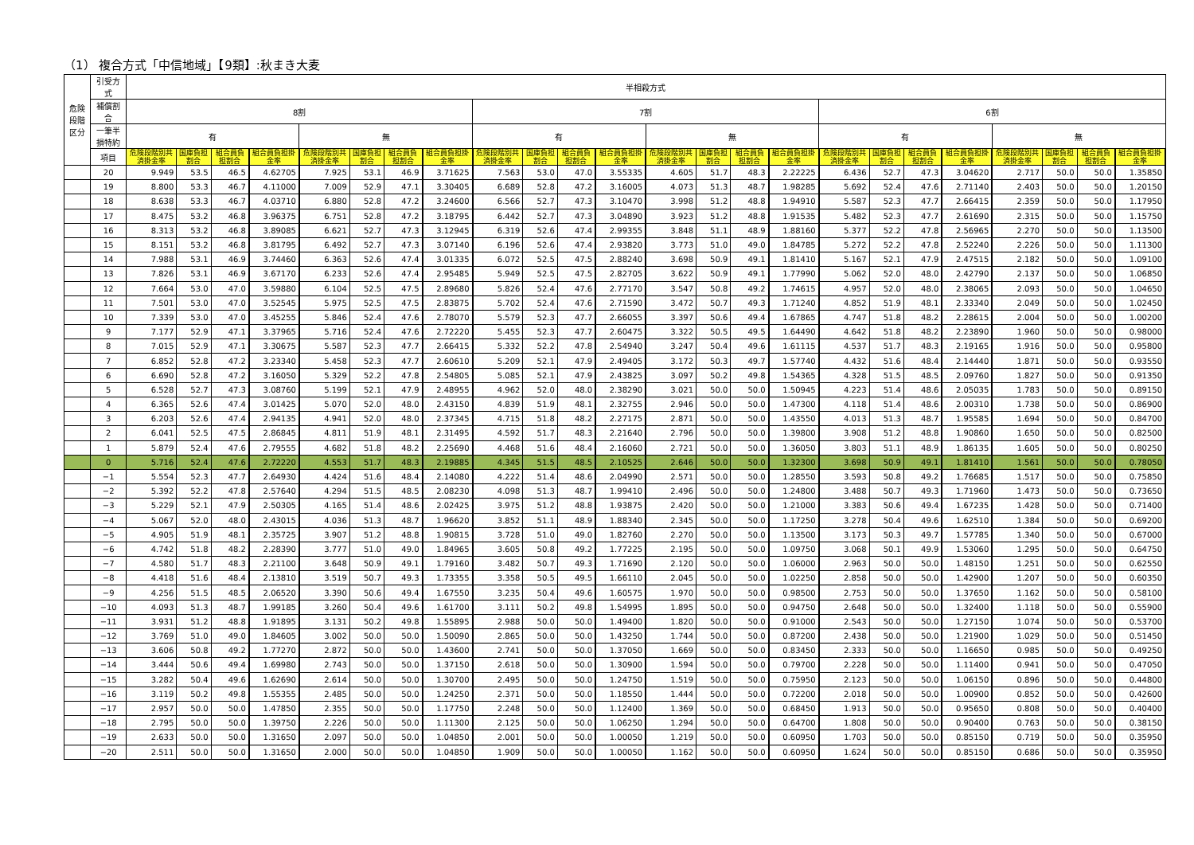（1） 複合方式「中信地域」【9類】:秋まき大麦
| 危険段階区分 | 引受方式 | 半相殺方式 | | | | | | | | | | | | | | | | | | | | | | | |
| --- | --- | --- | --- | --- | --- | --- | --- | --- | --- | --- | --- | --- | --- | --- | --- | --- | --- | --- | --- | --- | --- | --- | --- | --- | --- |
| | 補償割合 | 8割 | | | | | | | | 7割 | | | | | | | | 6割 | | | | | | | |
| | 一筆半損特約 | 有 | | | | 無 | | | | 有 | | | | 無 | | | | 有 | | | | 無 | | | |
| | 項目 | 危険段階別共済掛金率 | 国庫負担割合 | 組合員負担割合 | 組合員負担掛金率 | 危険段階別共済掛金率 | 国庫負担割合 | 組合員負担割合 | 組合員負担掛金率 | 危険段階別共済掛金率 | 国庫負担割合 | 組合員負担割合 | 組合員負担掛金率 | 危険段階別共済掛金率 | 国庫負担割合 | 組合員負担割合 | 組合員負担掛金率 | 危険段階別共済掛金率 | 国庫負担割合 | 組合員負担割合 | 組合員負担掛金率 | 危険段階別共済掛金率 | 国庫負担割合 | 組合員負担割合 | 組合員負担掛金率 |
| | 20 | 9.949 | 53.5 | 46.5 | 4.62705 | 7.925 | 53.1 | 46.9 | 3.71625 | 7.563 | 53.0 | 47.0 | 3.55335 | 4.605 | 51.7 | 48.3 | 2.22225 | 6.436 | 52.7 | 47.3 | 3.04620 | 2.717 | 50.0 | 50.0 | 1.35850 |
| | 19 | 8.800 | 53.3 | 46.7 | 4.11000 | 7.009 | 52.9 | 47.1 | 3.30405 | 6.689 | 52.8 | 47.2 | 3.16005 | 4.073 | 51.3 | 48.7 | 1.98285 | 5.692 | 52.4 | 47.6 | 2.71140 | 2.403 | 50.0 | 50.0 | 1.20150 |
| | 18 | 8.638 | 53.3 | 46.7 | 4.03710 | 6.880 | 52.8 | 47.2 | 3.24600 | 6.566 | 52.7 | 47.3 | 3.10470 | 3.998 | 51.2 | 48.8 | 1.94910 | 5.587 | 52.3 | 47.7 | 2.66415 | 2.359 | 50.0 | 50.0 | 1.17950 |
| | 17 | 8.475 | 53.2 | 46.8 | 3.96375 | 6.751 | 52.8 | 47.2 | 3.18795 | 6.442 | 52.7 | 47.3 | 3.04890 | 3.923 | 51.2 | 48.8 | 1.91535 | 5.482 | 52.3 | 47.7 | 2.61690 | 2.315 | 50.0 | 50.0 | 1.15750 |
| | 16 | 8.313 | 53.2 | 46.8 | 3.89085 | 6.621 | 52.7 | 47.3 | 3.12945 | 6.319 | 52.6 | 47.4 | 2.99355 | 3.848 | 51.1 | 48.9 | 1.88160 | 5.377 | 52.2 | 47.8 | 2.56965 | 2.270 | 50.0 | 50.0 | 1.13500 |
| | 15 | 8.151 | 53.2 | 46.8 | 3.81795 | 6.492 | 52.7 | 47.3 | 3.07140 | 6.196 | 52.6 | 47.4 | 2.93820 | 3.773 | 51.0 | 49.0 | 1.84785 | 5.272 | 52.2 | 47.8 | 2.52240 | 2.226 | 50.0 | 50.0 | 1.11300 |
| | 14 | 7.988 | 53.1 | 46.9 | 3.74460 | 6.363 | 52.6 | 47.4 | 3.01335 | 6.072 | 52.5 | 47.5 | 2.88240 | 3.698 | 50.9 | 49.1 | 1.81410 | 5.167 | 52.1 | 47.9 | 2.47515 | 2.182 | 50.0 | 50.0 | 1.09100 |
| | 13 | 7.826 | 53.1 | 46.9 | 3.67170 | 6.233 | 52.6 | 47.4 | 2.95485 | 5.949 | 52.5 | 47.5 | 2.82705 | 3.622 | 50.9 | 49.1 | 1.77990 | 5.062 | 52.0 | 48.0 | 2.42790 | 2.137 | 50.0 | 50.0 | 1.06850 |
| | 12 | 7.664 | 53.0 | 47.0 | 3.59880 | 6.104 | 52.5 | 47.5 | 2.89680 | 5.826 | 52.4 | 47.6 | 2.77170 | 3.547 | 50.8 | 49.2 | 1.74615 | 4.957 | 52.0 | 48.0 | 2.38065 | 2.093 | 50.0 | 50.0 | 1.04650 |
| | 11 | 7.501 | 53.0 | 47.0 | 3.52545 | 5.975 | 52.5 | 47.5 | 2.83875 | 5.702 | 52.4 | 47.6 | 2.71590 | 3.472 | 50.7 | 49.3 | 1.71240 | 4.852 | 51.9 | 48.1 | 2.33340 | 2.049 | 50.0 | 50.0 | 1.02450 |
| | 10 | 7.339 | 53.0 | 47.0 | 3.45255 | 5.846 | 52.4 | 47.6 | 2.78070 | 5.579 | 52.3 | 47.7 | 2.66055 | 3.397 | 50.6 | 49.4 | 1.67865 | 4.747 | 51.8 | 48.2 | 2.28615 | 2.004 | 50.0 | 50.0 | 1.00200 |
| | 9 | 7.177 | 52.9 | 47.1 | 3.37965 | 5.716 | 52.4 | 47.6 | 2.72220 | 5.455 | 52.3 | 47.7 | 2.60475 | 3.322 | 50.5 | 49.5 | 1.64490 | 4.642 | 51.8 | 48.2 | 2.23890 | 1.960 | 50.0 | 50.0 | 0.98000 |
| | 8 | 7.015 | 52.9 | 47.1 | 3.30675 | 5.587 | 52.3 | 47.7 | 2.66415 | 5.332 | 52.2 | 47.8 | 2.54940 | 3.247 | 50.4 | 49.6 | 1.61115 | 4.537 | 51.7 | 48.3 | 2.19165 | 1.916 | 50.0 | 50.0 | 0.95800 |
| | 7 | 6.852 | 52.8 | 47.2 | 3.23340 | 5.458 | 52.3 | 47.7 | 2.60610 | 5.209 | 52.1 | 47.9 | 2.49405 | 3.172 | 50.3 | 49.7 | 1.57740 | 4.432 | 51.6 | 48.4 | 2.14440 | 1.871 | 50.0 | 50.0 | 0.93550 |
| | 6 | 6.690 | 52.8 | 47.2 | 3.16050 | 5.329 | 52.2 | 47.8 | 2.54805 | 5.085 | 52.1 | 47.9 | 2.43825 | 3.097 | 50.2 | 49.8 | 1.54365 | 4.328 | 51.5 | 48.5 | 2.09760 | 1.827 | 50.0 | 50.0 | 0.91350 |
| | 5 | 6.528 | 52.7 | 47.3 | 3.08760 | 5.199 | 52.1 | 47.9 | 2.48955 | 4.962 | 52.0 | 48.0 | 2.38290 | 3.021 | 50.0 | 50.0 | 1.50945 | 4.223 | 51.4 | 48.6 | 2.05035 | 1.783 | 50.0 | 50.0 | 0.89150 |
| | 4 | 6.365 | 52.6 | 47.4 | 3.01425 | 5.070 | 52.0 | 48.0 | 2.43150 | 4.839 | 51.9 | 48.1 | 2.32755 | 2.946 | 50.0 | 50.0 | 1.47300 | 4.118 | 51.4 | 48.6 | 2.00310 | 1.738 | 50.0 | 50.0 | 0.86900 |
| | 3 | 6.203 | 52.6 | 47.4 | 2.94135 | 4.941 | 52.0 | 48.0 | 2.37345 | 4.715 | 51.8 | 48.2 | 2.27175 | 2.871 | 50.0 | 50.0 | 1.43550 | 4.013 | 51.3 | 48.7 | 1.95585 | 1.694 | 50.0 | 50.0 | 0.84700 |
| | 2 | 6.041 | 52.5 | 47.5 | 2.86845 | 4.811 | 51.9 | 48.1 | 2.31495 | 4.592 | 51.7 | 48.3 | 2.21640 | 2.796 | 50.0 | 50.0 | 1.39800 | 3.908 | 51.2 | 48.8 | 1.90860 | 1.650 | 50.0 | 50.0 | 0.82500 |
| | 1 | 5.879 | 52.4 | 47.6 | 2.79555 | 4.682 | 51.8 | 48.2 | 2.25690 | 4.468 | 51.6 | 48.4 | 2.16060 | 2.721 | 50.0 | 50.0 | 1.36050 | 3.803 | 51.1 | 48.9 | 1.86135 | 1.605 | 50.0 | 50.0 | 0.80250 |
| | 0 | 5.716 | 52.4 | 47.6 | 2.72220 | 4.553 | 51.7 | 48.3 | 2.19885 | 4.345 | 51.5 | 48.5 | 2.10525 | 2.646 | 50.0 | 50.0 | 1.32300 | 3.698 | 50.9 | 49.1 | 1.81410 | 1.561 | 50.0 | 50.0 | 0.78050 |
| | −1 | 5.554 | 52.3 | 47.7 | 2.64930 | 4.424 | 51.6 | 48.4 | 2.14080 | 4.222 | 51.4 | 48.6 | 2.04990 | 2.571 | 50.0 | 50.0 | 1.28550 | 3.593 | 50.8 | 49.2 | 1.76685 | 1.517 | 50.0 | 50.0 | 0.75850 |
| | −2 | 5.392 | 52.2 | 47.8 | 2.57640 | 4.294 | 51.5 | 48.5 | 2.08230 | 4.098 | 51.3 | 48.7 | 1.99410 | 2.496 | 50.0 | 50.0 | 1.24800 | 3.488 | 50.7 | 49.3 | 1.71960 | 1.473 | 50.0 | 50.0 | 0.73650 |
| | −3 | 5.229 | 52.1 | 47.9 | 2.50305 | 4.165 | 51.4 | 48.6 | 2.02425 | 3.975 | 51.2 | 48.8 | 1.93875 | 2.420 | 50.0 | 50.0 | 1.21000 | 3.383 | 50.6 | 49.4 | 1.67235 | 1.428 | 50.0 | 50.0 | 0.71400 |
| | −4 | 5.067 | 52.0 | 48.0 | 2.43015 | 4.036 | 51.3 | 48.7 | 1.96620 | 3.852 | 51.1 | 48.9 | 1.88340 | 2.345 | 50.0 | 50.0 | 1.17250 | 3.278 | 50.4 | 49.6 | 1.62510 | 1.384 | 50.0 | 50.0 | 0.69200 |
| | −5 | 4.905 | 51.9 | 48.1 | 2.35725 | 3.907 | 51.2 | 48.8 | 1.90815 | 3.728 | 51.0 | 49.0 | 1.82760 | 2.270 | 50.0 | 50.0 | 1.13500 | 3.173 | 50.3 | 49.7 | 1.57785 | 1.340 | 50.0 | 50.0 | 0.67000 |
| | −6 | 4.742 | 51.8 | 48.2 | 2.28390 | 3.777 | 51.0 | 49.0 | 1.84965 | 3.605 | 50.8 | 49.2 | 1.77225 | 2.195 | 50.0 | 50.0 | 1.09750 | 3.068 | 50.1 | 49.9 | 1.53060 | 1.295 | 50.0 | 50.0 | 0.64750 |
| | −7 | 4.580 | 51.7 | 48.3 | 2.21100 | 3.648 | 50.9 | 49.1 | 1.79160 | 3.482 | 50.7 | 49.3 | 1.71690 | 2.120 | 50.0 | 50.0 | 1.06000 | 2.963 | 50.0 | 50.0 | 1.48150 | 1.251 | 50.0 | 50.0 | 0.62550 |
| | −8 | 4.418 | 51.6 | 48.4 | 2.13810 | 3.519 | 50.7 | 49.3 | 1.73355 | 3.358 | 50.5 | 49.5 | 1.66110 | 2.045 | 50.0 | 50.0 | 1.02250 | 2.858 | 50.0 | 50.0 | 1.42900 | 1.207 | 50.0 | 50.0 | 0.60350 |
| | −9 | 4.256 | 51.5 | 48.5 | 2.06520 | 3.390 | 50.6 | 49.4 | 1.67550 | 3.235 | 50.4 | 49.6 | 1.60575 | 1.970 | 50.0 | 50.0 | 0.98500 | 2.753 | 50.0 | 50.0 | 1.37650 | 1.162 | 50.0 | 50.0 | 0.58100 |
| | −10 | 4.093 | 51.3 | 48.7 | 1.99185 | 3.260 | 50.4 | 49.6 | 1.61700 | 3.111 | 50.2 | 49.8 | 1.54995 | 1.895 | 50.0 | 50.0 | 0.94750 | 2.648 | 50.0 | 50.0 | 1.32400 | 1.118 | 50.0 | 50.0 | 0.55900 |
| | −11 | 3.931 | 51.2 | 48.8 | 1.91895 | 3.131 | 50.2 | 49.8 | 1.55895 | 2.988 | 50.0 | 50.0 | 1.49400 | 1.820 | 50.0 | 50.0 | 0.91000 | 2.543 | 50.0 | 50.0 | 1.27150 | 1.074 | 50.0 | 50.0 | 0.53700 |
| | −12 | 3.769 | 51.0 | 49.0 | 1.84605 | 3.002 | 50.0 | 50.0 | 1.50090 | 2.865 | 50.0 | 50.0 | 1.43250 | 1.744 | 50.0 | 50.0 | 0.87200 | 2.438 | 50.0 | 50.0 | 1.21900 | 1.029 | 50.0 | 50.0 | 0.51450 |
| | −13 | 3.606 | 50.8 | 49.2 | 1.77270 | 2.872 | 50.0 | 50.0 | 1.43600 | 2.741 | 50.0 | 50.0 | 1.37050 | 1.669 | 50.0 | 50.0 | 0.83450 | 2.333 | 50.0 | 50.0 | 1.16650 | 0.985 | 50.0 | 50.0 | 0.49250 |
| | −14 | 3.444 | 50.6 | 49.4 | 1.69980 | 2.743 | 50.0 | 50.0 | 1.37150 | 2.618 | 50.0 | 50.0 | 1.30900 | 1.594 | 50.0 | 50.0 | 0.79700 | 2.228 | 50.0 | 50.0 | 1.11400 | 0.941 | 50.0 | 50.0 | 0.47050 |
| | −15 | 3.282 | 50.4 | 49.6 | 1.62690 | 2.614 | 50.0 | 50.0 | 1.30700 | 2.495 | 50.0 | 50.0 | 1.24750 | 1.519 | 50.0 | 50.0 | 0.75950 | 2.123 | 50.0 | 50.0 | 1.06150 | 0.896 | 50.0 | 50.0 | 0.44800 |
| | −16 | 3.119 | 50.2 | 49.8 | 1.55355 | 2.485 | 50.0 | 50.0 | 1.24250 | 2.371 | 50.0 | 50.0 | 1.18550 | 1.444 | 50.0 | 50.0 | 0.72200 | 2.018 | 50.0 | 50.0 | 1.00900 | 0.852 | 50.0 | 50.0 | 0.42600 |
| | −17 | 2.957 | 50.0 | 50.0 | 1.47850 | 2.355 | 50.0 | 50.0 | 1.17750 | 2.248 | 50.0 | 50.0 | 1.12400 | 1.369 | 50.0 | 50.0 | 0.68450 | 1.913 | 50.0 | 50.0 | 0.95650 | 0.808 | 50.0 | 50.0 | 0.40400 |
| | −18 | 2.795 | 50.0 | 50.0 | 1.39750 | 2.226 | 50.0 | 50.0 | 1.11300 | 2.125 | 50.0 | 50.0 | 1.06250 | 1.294 | 50.0 | 50.0 | 0.64700 | 1.808 | 50.0 | 50.0 | 0.90400 | 0.763 | 50.0 | 50.0 | 0.38150 |
| | −19 | 2.633 | 50.0 | 50.0 | 1.31650 | 2.097 | 50.0 | 50.0 | 1.04850 | 2.001 | 50.0 | 50.0 | 1.00050 | 1.219 | 50.0 | 50.0 | 0.60950 | 1.703 | 50.0 | 50.0 | 0.85150 | 0.719 | 50.0 | 50.0 | 0.35950 |
| | −20 | 2.511 | 50.0 | 50.0 | 1.31650 | 2.000 | 50.0 | 50.0 | 1.04850 | 1.909 | 50.0 | 50.0 | 1.00050 | 1.162 | 50.0 | 50.0 | 0.60950 | 1.624 | 50.0 | 50.0 | 0.85150 | 0.686 | 50.0 | 50.0 | 0.35950 |